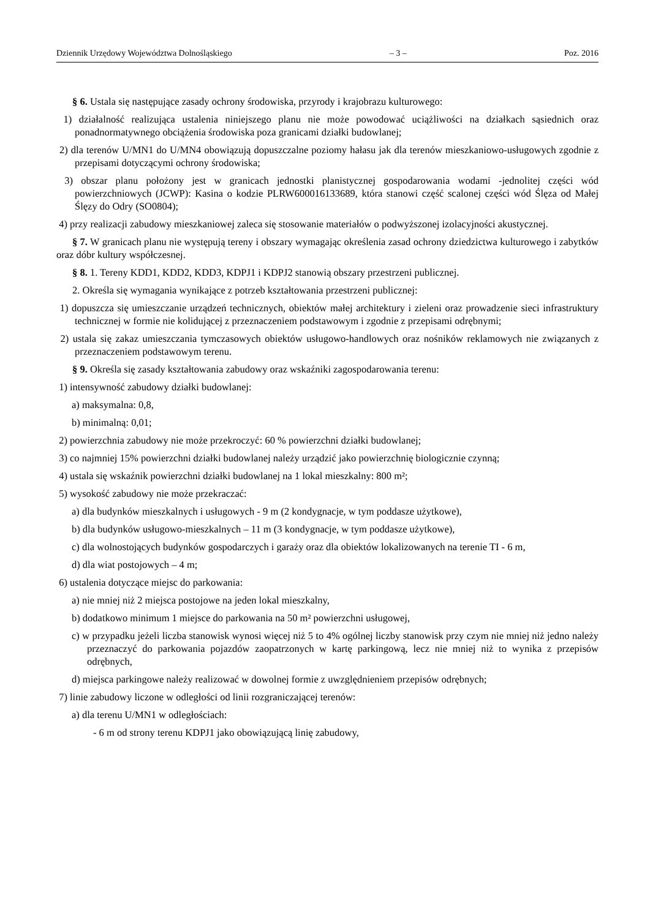Dziennik Urzędowy Województwa Dolnośląskiego – 3 – Poz. 2016
§ 6. Ustala się następujące zasady ochrony środowiska, przyrody i krajobrazu kulturowego:
1) działalność realizująca ustalenia niniejszego planu nie może powodować uciążliwości na działkach sąsiednich oraz ponadnormatywnego obciążenia środowiska poza granicami działki budowlanej;
2) dla terenów U/MN1 do U/MN4 obowiązują dopuszczalne poziomy hałasu jak dla terenów mieszkaniowo-usługowych zgodnie z przepisami dotyczącymi ochrony środowiska;
3) obszar planu położony jest w granicach jednostki planistycznej gospodarowania wodami -jednolitej części wód powierzchniowych (JCWP): Kasina o kodzie PLRW600016133689, która stanowi część scalonej części wód Ślęza od Małej Ślęzy do Odry (SO0804);
4) przy realizacji zabudowy mieszkaniowej zaleca się stosowanie materiałów o podwyższonej izolacyjności akustycznej.
§ 7. W granicach planu nie występują tereny i obszary wymagając określenia zasad ochrony dziedzictwa kulturowego i zabytków oraz dóbr kultury współczesnej.
§ 8. 1. Tereny KDD1, KDD2, KDD3, KDPJ1 i KDPJ2 stanowią obszary przestrzeni publicznej.
2. Określa się wymagania wynikające z potrzeb kształtowania przestrzeni publicznej:
1) dopuszcza się umieszczanie urządzeń technicznych, obiektów małej architektury i zieleni oraz prowadzenie sieci infrastruktury technicznej w formie nie kolidującej z przeznaczeniem podstawowym i zgodnie z przepisami odrębnymi;
2) ustala się zakaz umieszczania tymczasowych obiektów usługowo-handlowych oraz nośników reklamowych nie związanych z przeznaczeniem podstawowym terenu.
§ 9. Określa się zasady kształtowania zabudowy oraz wskaźniki zagospodarowania terenu:
1) intensywność zabudowy działki budowlanej:
a) maksymalna: 0,8,
b) minimalną: 0,01;
2) powierzchnia zabudowy nie może przekroczyć: 60 % powierzchni działki budowlanej;
3) co najmniej 15% powierzchni działki budowlanej należy urządzić jako powierzchnię biologicznie czynną;
4) ustala się wskaźnik powierzchni działki budowlanej na 1 lokal mieszkalny: 800 m²;
5) wysokość zabudowy nie może przekraczać:
a) dla budynków mieszkalnych i usługowych - 9 m (2 kondygnacje, w tym poddasze użytkowe),
b) dla budynków usługowo-mieszkalnych – 11 m (3 kondygnacje, w tym poddasze użytkowe),
c) dla wolnostojących budynków gospodarczych i garaży oraz dla obiektów lokalizowanych na terenie TI - 6 m,
d) dla wiat postojowych – 4 m;
6) ustalenia dotyczące miejsc do parkowania:
a) nie mniej niż 2 miejsca postojowe na jeden lokal mieszkalny,
b) dodatkowo minimum 1 miejsce do parkowania na 50 m² powierzchni usługowej,
c) w przypadku jeżeli liczba stanowisk wynosi więcej niż 5 to 4% ogólnej liczby stanowisk przy czym nie mniej niż jedno należy przeznaczyć do parkowania pojazdów zaopatrzonych w kartę parkingową, lecz nie mniej niż to wynika z przepisów odrębnych,
d) miejsca parkingowe należy realizować w dowolnej formie z uwzględnieniem przepisów odrębnych;
7) linie zabudowy liczone w odległości od linii rozgraniczającej terenów:
a) dla terenu U/MN1 w odległościach:
- 6 m od strony terenu KDPJ1 jako obowiązującą linię zabudowy,